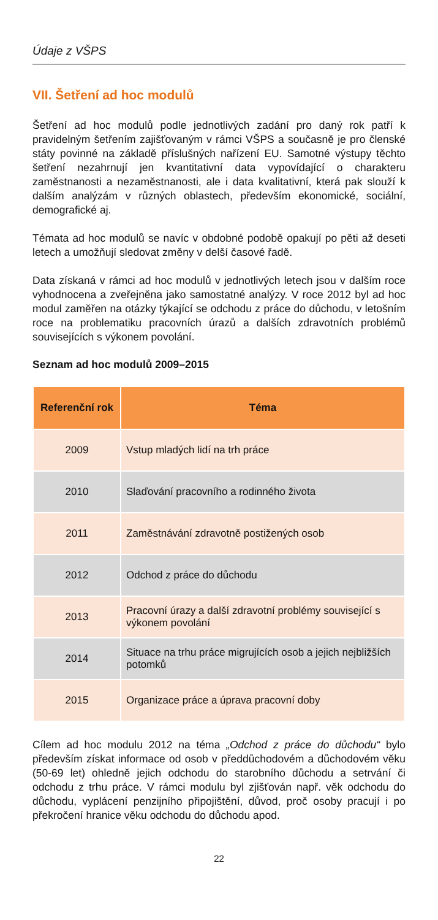Údaje z VŠPS
VII. Šetření ad hoc modulů
Šetření ad hoc modulů podle jednotlivých zadání pro daný rok patří k pravidelným šetřením zajišťovaným v rámci VŠPS a současně je pro členské státy povinné na základě příslušných nařízení EU. Samotné výstupy těchto šetření nezahrnují jen kvantitativní data vypovídající o charakteru zaměstnanosti a nezaměstnanosti, ale i data kvalitativní, která pak slouží k dalším analýzám v různých oblastech, především ekonomické, sociální, demografické aj.
Témata ad hoc modulů se navíc v obdobné podobě opakují po pěti až deseti letech a umožňují sledovat změny v delší časové řadě.
Data získaná v rámci ad hoc modulů v jednotlivých letech jsou v dalším roce vyhodnocena a zveřejněna jako samostatné analýzy. V roce 2012 byl ad hoc modul zaměřen na otázky týkající se odchodu z práce do důchodu, v letošním roce na problematiku pracovních úrazů a dalších zdravotních problémů souvisejících s výkonem povolání.
Seznam ad hoc modulů 2009–2015
| Referenční rok | Téma |
| --- | --- |
| 2009 | Vstup mladých lidí na trh práce |
| 2010 | Slaďování pracovního a rodinného života |
| 2011 | Zaměstnávání zdravotně postižených osob |
| 2012 | Odchod z práce do důchodu |
| 2013 | Pracovní úrazy a další zdravotní problémy související s výkonem povolání |
| 2014 | Situace na trhu práce migrujících osob a jejich nejbližších potomků |
| 2015 | Organizace práce a úprava pracovní doby |
Cílem ad hoc modulu 2012 na téma „Odchod z práce do důchodu“ bylo především získat informace od osob v předdůchodovém a důchodovém věku (50-69 let) ohledně jejich odchodu do starobního důchodu a setrvání či odchodu z trhu práce. V rámci modulu byl zjišťován např. věk odchodu do důchodu, vyplácení penzijního připojištění, důvod, proč osoby pracují i po překročení hranice věku odchodu do důchodu apod.
22